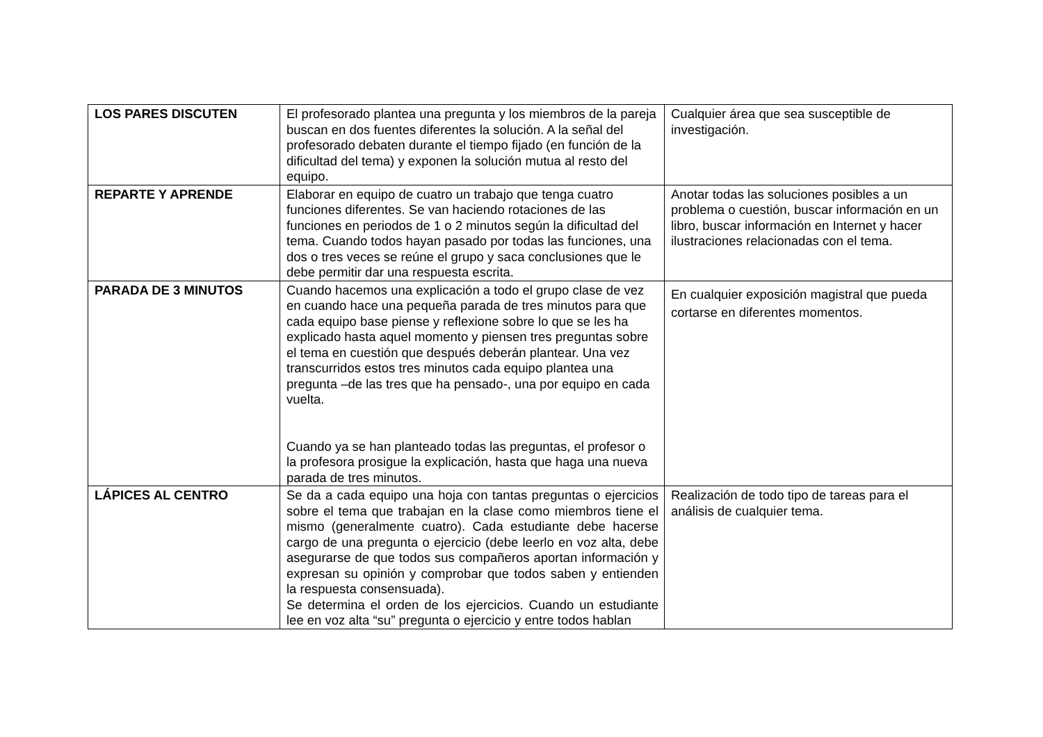| LOS PARES DISCUTEN | El profesorado plantea una pregunta y los miembros de la pareja buscan en dos fuentes diferentes la solución. A la señal del profesorado debaten durante el tiempo fijado (en función de la dificultad del tema) y exponen la solución mutua al resto del equipo. | Cualquier área que sea susceptible de investigación. |
| REPARTE Y APRENDE | Elaborar en equipo de cuatro un trabajo que tenga cuatro funciones diferentes. Se van haciendo rotaciones de las funciones en periodos de 1 o 2 minutos según la dificultad del tema. Cuando todos hayan pasado por todas las funciones, una dos o tres veces se reúne el grupo y saca conclusiones que le debe permitir dar una respuesta escrita. | Anotar todas las soluciones posibles a un problema o cuestión, buscar información en un libro, buscar información en Internet y hacer ilustraciones relacionadas con el tema. |
| PARADA DE 3 MINUTOS | Cuando hacemos una explicación a todo el grupo clase de vez en cuando hace una pequeña parada de tres minutos para que cada equipo base piense y reflexione sobre lo que se les ha explicado hasta aquel momento y piensen tres preguntas sobre el tema en cuestión que después deberán plantear. Una vez transcurridos estos tres minutos cada equipo plantea una pregunta –de las tres que ha pensado-, una por equipo en cada vuelta. Cuando ya se han planteado todas las preguntas, el profesor o la profesora prosigue la explicación, hasta que haga una nueva parada de tres minutos. | En cualquier exposición magistral que pueda cortarse en diferentes momentos. |
| LÁPICES AL CENTRO | Se da a cada equipo una hoja con tantas preguntas o ejercicios sobre el tema que trabajan en la clase como miembros tiene el mismo (generalmente cuatro). Cada estudiante debe hacerse cargo de una pregunta o ejercicio (debe leerlo en voz alta, debe asegurarse de que todos sus compañeros aportan información y expresan su opinión y comprobar que todos saben y entienden la respuesta consensuada). Se determina el orden de los ejercicios. Cuando un estudiante lee en voz alta “su” pregunta o ejercicio y entre todos hablan | Realización de todo tipo de tareas para el análisis de cualquier tema. |